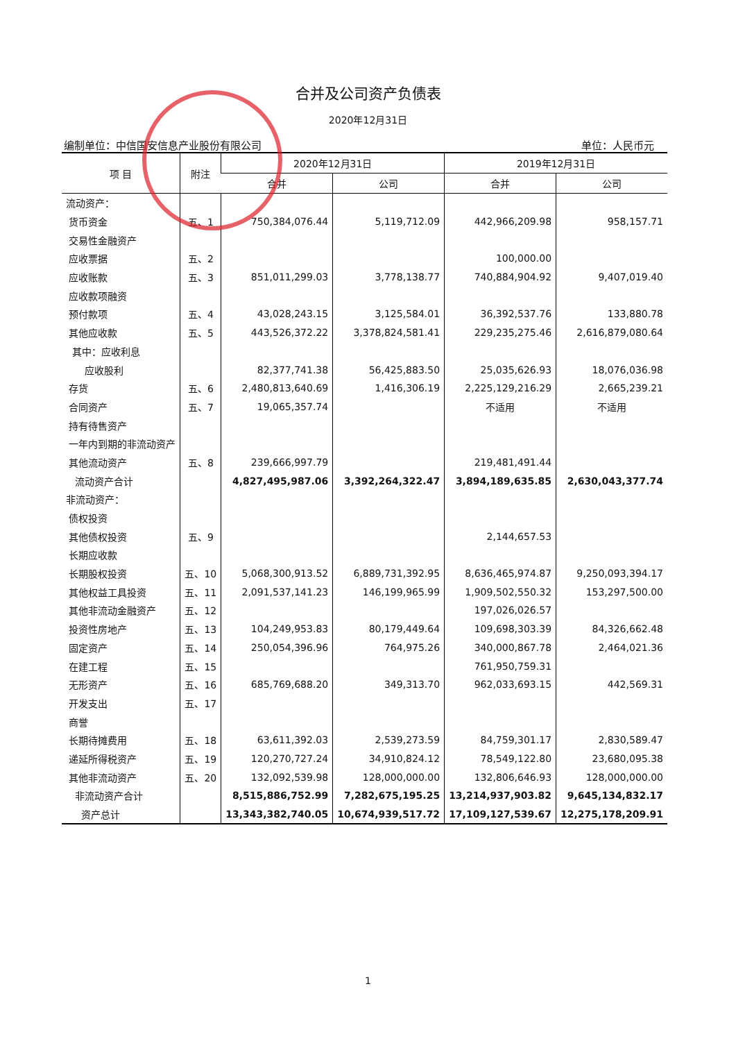合并及公司资产负债表
2020年12月31日
编制单位：中信国安信息产业股份有限公司 单位：人民币元
| 项 目 | 附注 | 2020年12月31日 | | 2019年12月31日 | |
| --- | --- | --- | --- | --- | --- |
| | | 合并 | 公司 | 合并 | 公司 |
| 流动资产： | | | | | |
| 货币资金 | 五、1 | 750,384,076.44 | 5,119,712.09 | 442,966,209.98 | 958,157.71 |
| 交易性金融资产 | | | | | |
| 应收票据 | 五、2 | | | 100,000.00 | |
| 应收账款 | 五、3 | 851,011,299.03 | 3,778,138.77 | 740,884,904.92 | 9,407,019.40 |
| 应收款项融资 | | | | | |
| 预付款项 | 五、4 | 43,028,243.15 | 3,125,584.01 | 36,392,537.76 | 133,880.78 |
| 其他应收款 | 五、5 | 443,526,372.22 | 3,378,824,581.41 | 229,235,275.46 | 2,616,879,080.64 |
| 其中：应收利息 | | | | | |
| 应收股利 | | 82,377,741.38 | 56,425,883.50 | 25,035,626.93 | 18,076,036.98 |
| 存货 | 五、6 | 2,480,813,640.69 | 1,416,306.19 | 2,225,129,216.29 | 2,665,239.21 |
| 合同资产 | 五、7 | 19,065,357.74 | | 不适用 | 不适用 |
| 持有待售资产 | | | | | |
| 一年内到期的非流动资产 | | | | | |
| 其他流动资产 | 五、8 | 239,666,997.79 | | 219,481,491.44 | |
| 流动资产合计 | | 4,827,495,987.06 | 3,392,264,322.47 | 3,894,189,635.85 | 2,630,043,377.74 |
| 非流动资产： | | | | | |
| 债权投资 | | | | | |
| 其他债权投资 | 五、9 | | | 2,144,657.53 | |
| 长期应收款 | | | | | |
| 长期股权投资 | 五、10 | 5,068,300,913.52 | 6,889,731,392.95 | 8,636,465,974.87 | 9,250,093,394.17 |
| 其他权益工具投资 | 五、11 | 2,091,537,141.23 | 146,199,965.99 | 1,909,502,550.32 | 153,297,500.00 |
| 其他非流动金融资产 | 五、12 | | | 197,026,026.57 | |
| 投资性房地产 | 五、13 | 104,249,953.83 | 80,179,449.64 | 109,698,303.39 | 84,326,662.48 |
| 固定资产 | 五、14 | 250,054,396.96 | 764,975.26 | 340,000,867.78 | 2,464,021.36 |
| 在建工程 | 五、15 | | | 761,950,759.31 | |
| 无形资产 | 五、16 | 685,769,688.20 | 349,313.70 | 962,033,693.15 | 442,569.31 |
| 开发支出 | 五、17 | | | | |
| 商誉 | | | | | |
| 长期待摊费用 | 五、18 | 63,611,392.03 | 2,539,273.59 | 84,759,301.17 | 2,830,589.47 |
| 递延所得税资产 | 五、19 | 120,270,727.24 | 34,910,824.12 | 78,549,122.80 | 23,680,095.38 |
| 其他非流动资产 | 五、20 | 132,092,539.98 | 128,000,000.00 | 132,806,646.93 | 128,000,000.00 |
| 非流动资产合计 | | 8,515,886,752.99 | 7,282,675,195.25 | 13,214,937,903.82 | 9,645,134,832.17 |
| 资产总计 | | 13,343,382,740.05 | 10,674,939,517.72 | 17,109,127,539.67 | 12,275,178,209.91 |
1